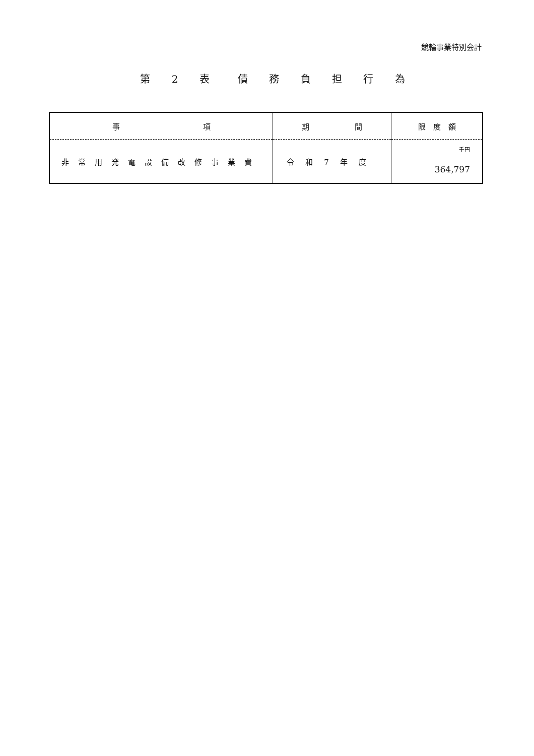競輪事業特別会計
第 2 表　債 務 負 担 行 為
| 事 項 | 期 間 | 限 度 額 |
| --- | --- | --- |
| 非常用発電設備改修事業費 | 令和7年度 | 千円 364,797 |